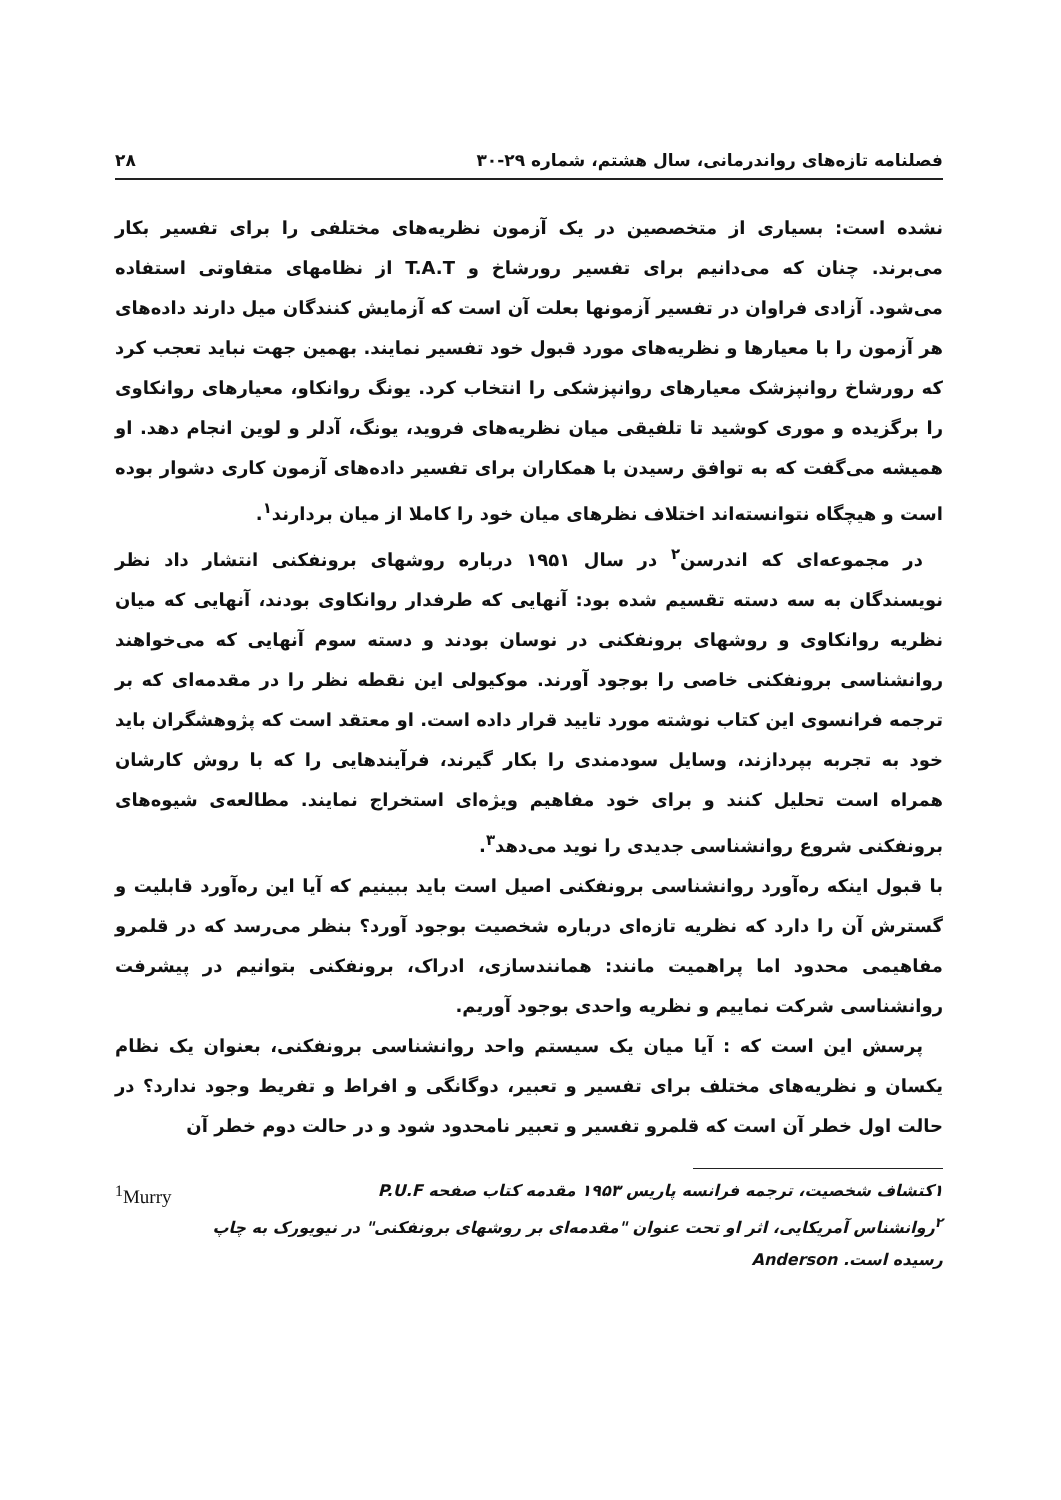فصلنامه تازه‌های رواندرمانی، سال هشتم، شماره ۲۹-۳۰ ۲۸
نشده است: بسیاری از متخصصین در یک آزمون نظریه‌های مختلفی را برای تفسیر بکار می‌برند. چنان که می‌دانیم برای تفسیر رورشاخ و T.A.T از نظامهای متفاوتی استفاده می‌شود. آزادی فراوان در تفسیر آزمونها بعلت آن است که آزمایش کنندگان میل دارند داده‌های هر آزمون را با معیارها و نظریه‌های مورد قبول خود تفسیر نمایند. بهمین جهت نباید تعجب کرد که رورشاخ روانپزشک معیارهای روانپزشکی را انتخاب کرد. یونگ روانکاو، معیارهای روانکاوی را برگزیده و موری کوشید تا تلفیقی میان نظریه‌های فروید، یونگ، آدلر و لوین انجام دهد. او همیشه می‌گفت که به توافق رسیدن با همکاران برای تفسیر داده‌های آزمون کاری دشوار بوده است و هیچگاه نتوانسته‌اند اختلاف نظرهای میان خود را کاملا از میان بردارند<sup>۱</sup>.
در مجموعه‌ای که اندرسن<sup>۲</sup> در سال ۱۹۵۱ درباره روشهای برونفکنی انتشار داد نظر نویسندگان به سه دسته تقسیم شده بود: آنهایی که طرفدار روانکاوی بودند، آنهایی که میان نظریه روانکاوی و روشهای برونفکنی در نوسان بودند و دسته سوم آنهایی که می‌خواهند روانشناسی برونفکنی خاصی را بوجود آورند. موکیولی این نقطه نظر را در مقدمه‌ای که بر ترجمه فرانسوی این کتاب نوشته مورد تایید قرار داده است. او معتقد است که پژوهشگران باید خود به تجربه بپردازند، وسایل سودمندی را بکار گیرند، فرآیندهایی را که با روش کارشان همراه است تحلیل کنند و برای خود مفاهیم ویژه‌ای استخراج نمایند. مطالعه‌ی شیوه‌های برونفکنی شروع روانشناسی جدیدی را نوید می‌دهد<sup>۳</sup>.
با قبول اینکه ره‌آورد روانشناسی برونفکنی اصیل است باید ببینیم که آیا این ره‌آورد قابلیت و گسترش آن را دارد که نظریه تازه‌ای درباره شخصیت بوجود آورد؟ بنظر می‌رسد که در قلمرو مفاهیمی محدود اما پراهمیت مانند: همانندسازی، ادراک، برونفکنی بتوانیم در پیشرفت روانشناسی شرکت نماییم و نظریه واحدی بوجود آوریم.
پرسش این است که : آیا میان یک سیستم واحد روانشناسی برونفکنی، بعنوان یک نظام یکسان و نظریه‌های مختلف برای تفسیر و تعبیر، دوگانگی و افراط و تفریط وجود ندارد؟ در حالت اول خطر آن است که قلمرو تفسیر و تعبیر نامحدود شود و در حالت دوم خطر آن
۱کتشاف شخصیت، ترجمه فرانسه پاریس ۱۹۵۳ مقدمه کتاب صفحه P.U.F <sup>1</sup>Murry
<sup>۲</sup> روانشناس آمریکایی، اثر او تحت عنوان "مقدمه‌ای بر روشهای برونفکنی" در نیویورک به چاپ رسیده است. Anderson